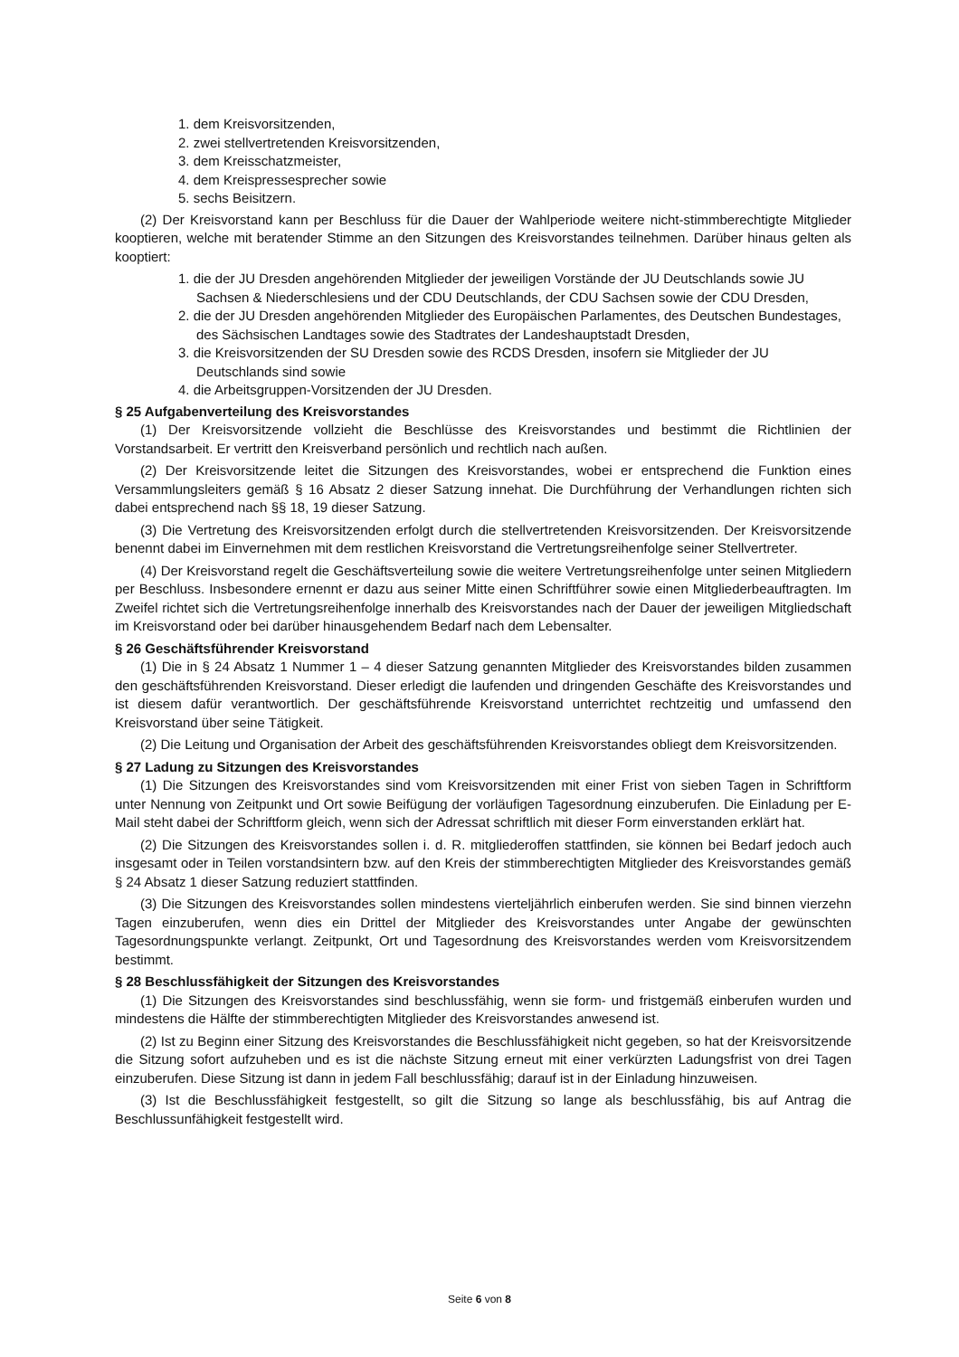1. dem Kreisvorsitzenden,
2. zwei stellvertretenden Kreisvorsitzenden,
3. dem Kreisschatzmeister,
4. dem Kreispressesprecher sowie
5. sechs Beisitzern.
(2) Der Kreisvorstand kann per Beschluss für die Dauer der Wahlperiode weitere nicht-stimmberechtigte Mitglieder kooptieren, welche mit beratender Stimme an den Sitzungen des Kreisvorstandes teilnehmen. Darüber hinaus gelten als kooptiert:
1. die der JU Dresden angehörenden Mitglieder der jeweiligen Vorstände der JU Deutschlands sowie JU Sachsen & Niederschlesiens und der CDU Deutschlands, der CDU Sachsen sowie der CDU Dresden,
2. die der JU Dresden angehörenden Mitglieder des Europäischen Parlamentes, des Deutschen Bundestages, des Sächsischen Landtages sowie des Stadtrates der Landeshauptstadt Dresden,
3. die Kreisvorsitzenden der SU Dresden sowie des RCDS Dresden, insofern sie Mitglieder der JU Deutschlands sind sowie
4. die Arbeitsgruppen-Vorsitzenden der JU Dresden.
§ 25 Aufgabenverteilung des Kreisvorstandes
(1) Der Kreisvorsitzende vollzieht die Beschlüsse des Kreisvorstandes und bestimmt die Richtlinien der Vorstandsarbeit. Er vertritt den Kreisverband persönlich und rechtlich nach außen.
(2) Der Kreisvorsitzende leitet die Sitzungen des Kreisvorstandes, wobei er entsprechend die Funktion eines Versammlungsleiters gemäß § 16 Absatz 2 dieser Satzung innehat. Die Durchführung der Verhandlungen richten sich dabei entsprechend nach §§ 18, 19 dieser Satzung.
(3) Die Vertretung des Kreisvorsitzenden erfolgt durch die stellvertretenden Kreisvorsitzenden. Der Kreisvorsitzende benennt dabei im Einvernehmen mit dem restlichen Kreisvorstand die Vertretungsreihenfolge seiner Stellvertreter.
(4) Der Kreisvorstand regelt die Geschäftsverteilung sowie die weitere Vertretungsreihenfolge unter seinen Mitgliedern per Beschluss. Insbesondere ernennt er dazu aus seiner Mitte einen Schriftführer sowie einen Mitgliederbeauftragten. Im Zweifel richtet sich die Vertretungsreihenfolge innerhalb des Kreisvorstandes nach der Dauer der jeweiligen Mitgliedschaft im Kreisvorstand oder bei darüber hinausgehendem Bedarf nach dem Lebensalter.
§ 26 Geschäftsführender Kreisvorstand
(1) Die in § 24 Absatz 1 Nummer 1 – 4 dieser Satzung genannten Mitglieder des Kreisvorstandes bilden zusammen den geschäftsführenden Kreisvorstand. Dieser erledigt die laufenden und dringenden Geschäfte des Kreisvorstandes und ist diesem dafür verantwortlich. Der geschäftsführende Kreisvorstand unterrichtet rechtzeitig und umfassend den Kreisvorstand über seine Tätigkeit.
(2) Die Leitung und Organisation der Arbeit des geschäftsführenden Kreisvorstandes obliegt dem Kreisvorsitzenden.
§ 27 Ladung zu Sitzungen des Kreisvorstandes
(1) Die Sitzungen des Kreisvorstandes sind vom Kreisvorsitzenden mit einer Frist von sieben Tagen in Schriftform unter Nennung von Zeitpunkt und Ort sowie Beifügung der vorläufigen Tagesordnung einzuberufen. Die Einladung per E-Mail steht dabei der Schriftform gleich, wenn sich der Adressat schriftlich mit dieser Form einverstanden erklärt hat.
(2) Die Sitzungen des Kreisvorstandes sollen i. d. R. mitgliederoffen stattfinden, sie können bei Bedarf jedoch auch insgesamt oder in Teilen vorstandsintern bzw. auf den Kreis der stimmberechtigten Mitglieder des Kreisvorstandes gemäß § 24 Absatz 1 dieser Satzung reduziert stattfinden.
(3) Die Sitzungen des Kreisvorstandes sollen mindestens vierteljährlich einberufen werden. Sie sind binnen vierzehn Tagen einzuberufen, wenn dies ein Drittel der Mitglieder des Kreisvorstandes unter Angabe der gewünschten Tagesordnungspunkte verlangt. Zeitpunkt, Ort und Tagesordnung des Kreisvorstandes werden vom Kreisvorsitzendem bestimmt.
§ 28 Beschlussfähigkeit der Sitzungen des Kreisvorstandes
(1) Die Sitzungen des Kreisvorstandes sind beschlussfähig, wenn sie form- und fristgemäß einberufen wurden und mindestens die Hälfte der stimmberechtigten Mitglieder des Kreisvorstandes anwesend ist.
(2) Ist zu Beginn einer Sitzung des Kreisvorstandes die Beschlussfähigkeit nicht gegeben, so hat der Kreisvorsitzende die Sitzung sofort aufzuheben und es ist die nächste Sitzung erneut mit einer verkürzten Ladungsfrist von drei Tagen einzuberufen. Diese Sitzung ist dann in jedem Fall beschlussfähig; darauf ist in der Einladung hinzuweisen.
(3) Ist die Beschlussfähigkeit festgestellt, so gilt die Sitzung so lange als beschlussfähig, bis auf Antrag die Beschlussunfähigkeit festgestellt wird.
Seite 6 von 8